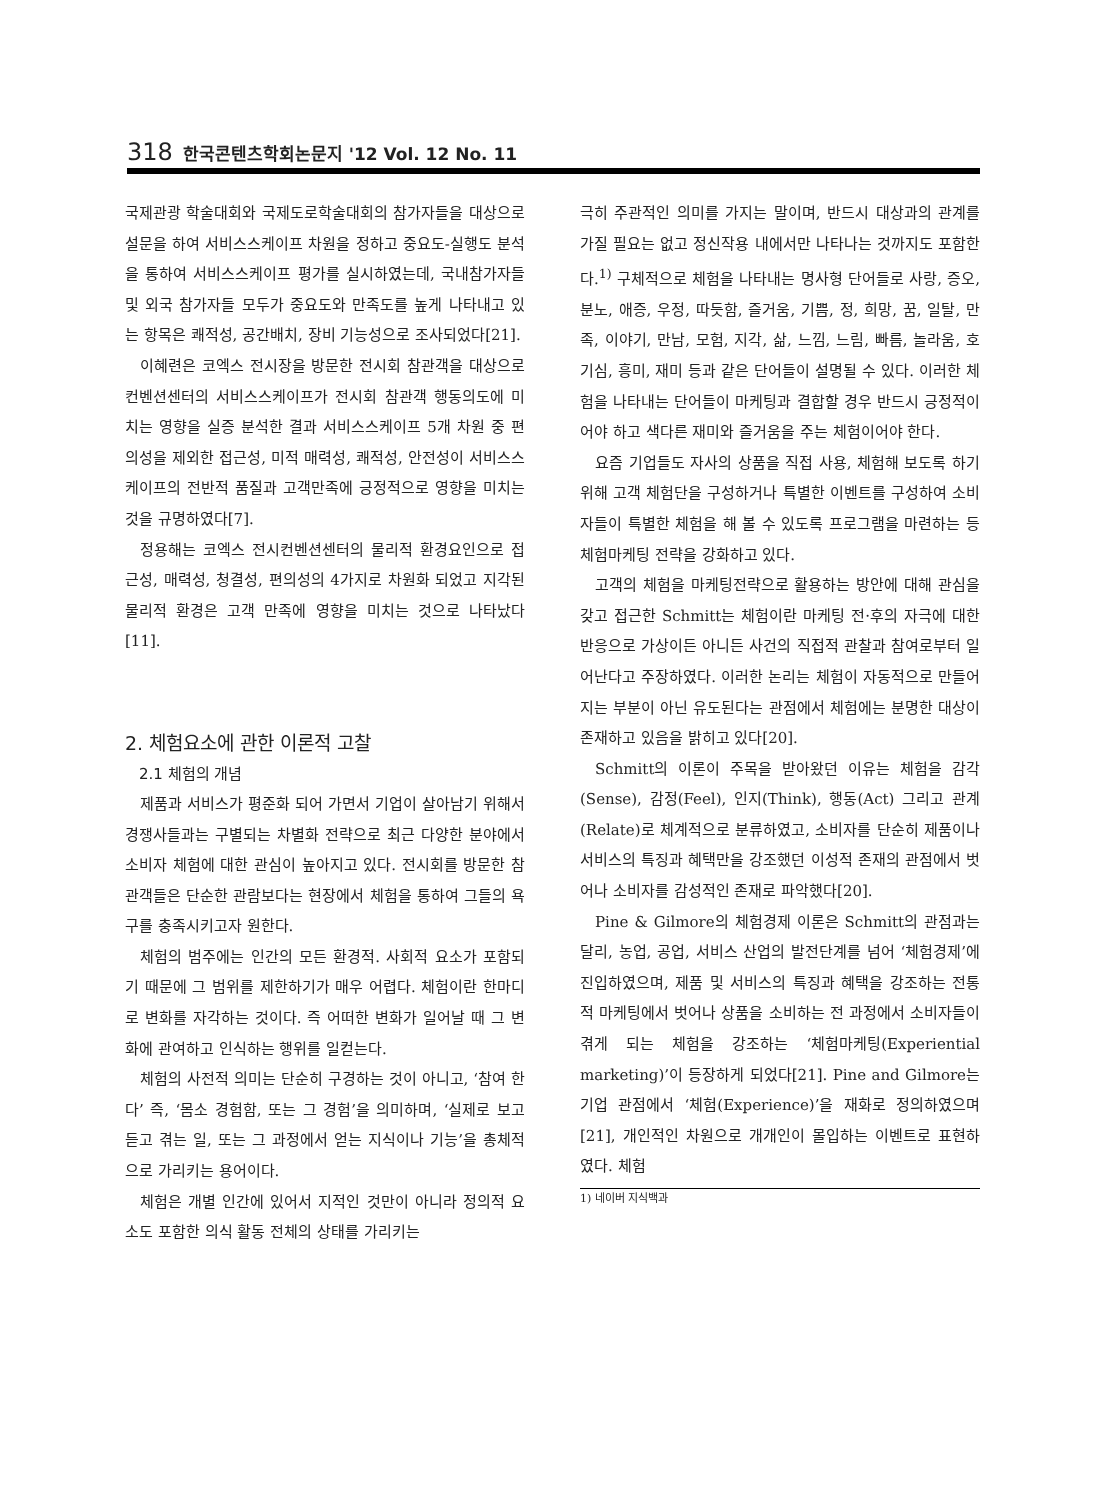318 한국콘텐츠학회논문지 '12 Vol. 12 No. 11
국제관광 학술대회와 국제도로학술대회의 참가자들을 대상으로 설문을 하여 서비스스케이프 차원을 정하고 중요도-실행도 분석을 통하여 서비스스케이프 평가를 실시하였는데, 국내참가자들 및 외국 참가자들 모두가 중요도와 만족도를 높게 나타내고 있는 항목은 쾌적성, 공간배치, 장비 기능성으로 조사되었다[21].
이혜련은 코엑스 전시장을 방문한 전시회 참관객을 대상으로 컨벤션센터의 서비스스케이프가 전시회 참관객 행동의도에 미치는 영향을 실증 분석한 결과 서비스스케이프 5개 차원 중 편의성을 제외한 접근성, 미적 매력성, 쾌적성, 안전성이 서비스스케이프의 전반적 품질과 고객만족에 긍정적으로 영향을 미치는 것을 규명하였다[7].
정용해는 코엑스 전시컨벤션센터의 물리적 환경요인으로 접근성, 매력성, 청결성, 편의성의 4가지로 차원화 되었고 지각된 물리적 환경은 고객 만족에 영향을 미치는 것으로 나타났다[11].
2. 체험요소에 관한 이론적 고찰
2.1 체험의 개념
제품과 서비스가 평준화 되어 가면서 기업이 살아남기 위해서 경쟁사들과는 구별되는 차별화 전략으로 최근 다양한 분야에서 소비자 체험에 대한 관심이 높아지고 있다. 전시회를 방문한 참관객들은 단순한 관람보다는 현장에서 체험을 통하여 그들의 욕구를 충족시키고자 원한다.
체험의 범주에는 인간의 모든 환경적. 사회적 요소가 포함되기 때문에 그 범위를 제한하기가 매우 어렵다. 체험이란 한마디로 변화를 자각하는 것이다. 즉 어떠한 변화가 일어날 때 그 변화에 관여하고 인식하는 행위를 일컫는다.
체험의 사전적 의미는 단순히 구경하는 것이 아니고, ‘참여 한다’ 즉, ‘몸소 경험함, 또는 그 경험’을 의미하며, ‘실제로 보고 듣고 겪는 일, 또는 그 과정에서 얻는 지식이나 기능’을 총체적으로 가리키는 용어이다.
체험은 개별 인간에 있어서 지적인 것만이 아니라 정의적 요소도 포함한 의식 활동 전체의 상태를 가리키는
극히 주관적인 의미를 가지는 말이며, 반드시 대상과의 관계를 가질 필요는 없고 정신작용 내에서만 나타나는 것까지도 포함한다.<sup>1)</sup> 구체적으로 체험을 나타내는 명사형 단어들로 사랑, 증오, 분노, 애증, 우정, 따듯함, 즐거움, 기쁨, 정, 희망, 꿈, 일탈, 만족, 이야기, 만남, 모험, 지각, 삶, 느낌, 느림, 빠름, 놀라움, 호기심, 흥미, 재미 등과 같은 단어들이 설명될 수 있다. 이러한 체험을 나타내는 단어들이 마케팅과 결합할 경우 반드시 긍정적이어야 하고 색다른 재미와 즐거움을 주는 체험이어야 한다.
요즘 기업들도 자사의 상품을 직접 사용, 체험해 보도록 하기 위해 고객 체험단을 구성하거나 특별한 이벤트를 구성하여 소비자들이 특별한 체험을 해 볼 수 있도록 프로그램을 마련하는 등 체험마케팅 전략을 강화하고 있다.
고객의 체험을 마케팅전략으로 활용하는 방안에 대해 관심을 갖고 접근한 Schmitt는 체험이란 마케팅 전·후의 자극에 대한 반응으로 가상이든 아니든 사건의 직접적 관찰과 참여로부터 일어난다고 주장하였다. 이러한 논리는 체험이 자동적으로 만들어지는 부분이 아닌 유도된다는 관점에서 체험에는 분명한 대상이 존재하고 있음을 밝히고 있다[20].
Schmitt의 이론이 주목을 받아왔던 이유는 체험을 감각(Sense), 감정(Feel), 인지(Think), 행동(Act) 그리고 관계(Relate)로 체계적으로 분류하였고, 소비자를 단순히 제품이나 서비스의 특징과 혜택만을 강조했던 이성적 존재의 관점에서 벗어나 소비자를 감성적인 존재로 파악했다[20].
Pine & Gilmore의 체험경제 이론은 Schmitt의 관점과는 달리, 농업, 공업, 서비스 산업의 발전단계를 넘어 ‘체험경제’에 진입하였으며, 제품 및 서비스의 특징과 혜택을 강조하는 전통적 마케팅에서 벗어나 상품을 소비하는 전 과정에서 소비자들이 겪게 되는 체험을 강조하는 ‘체험마케팅(Experiential marketing)’이 등장하게 되었다[21]. Pine and Gilmore는 기업 관점에서 ‘체험(Experience)’을 재화로 정의하였으며[21], 개인적인 차원으로 개개인이 몰입하는 이벤트로 표현하였다. 체험
1) 네이버 지식백과